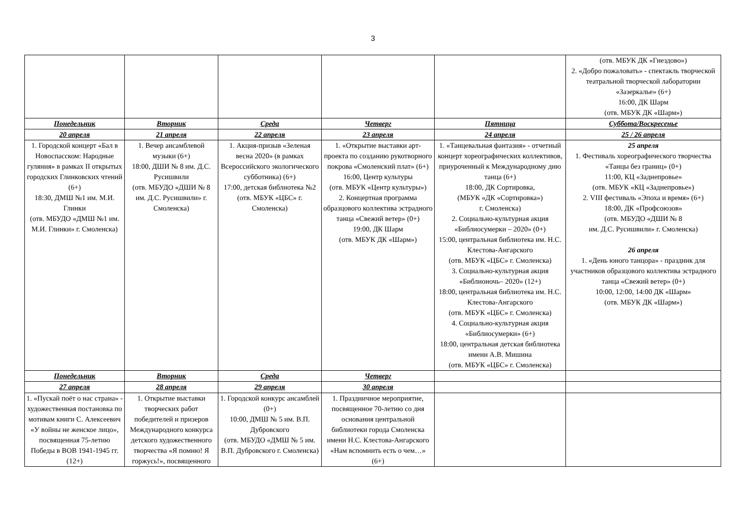3
| | | | | | (отв. МБУК ДК «Гнездово») 2. «Добро пожаловать» - спектакль творческой театральной творческой лаборатории «Зазеркалье» (6+) 16:00, ДК Шарм (отв. МБУК ДК «Шарм») |
| Понедельник | Вторник | Среда | Четверг | Пятница | Суббота/Воскресенье |
| 20 апреля | 21 апреля | 22 апреля | 23 апреля | 24 апреля | 25 / 26 апреля |
| 1. Городской концерт «Бал в Новоспасском: Народные гуляния» в рамках II открытых городских Глинковских чтений (6+) 18:30, ДМШ №1 им. М.И. Глинки (отв. МБУДО «ДМШ №1 им. М.И. Глинки» г. Смоленска) | 1. Вечер ансамблевой музыки (6+) 18:00, ДШИ № 8 им. Д.С. Русишвили (отв. МБУДО «ДШИ № 8 им. Д.С. Русишвили» г. Смоленска) | 1. Акция-призыв «Зеленая весна 2020» (в рамках Всероссийского экологического субботника) (6+) 17:00, детская библиотека №2 (отв. МБУК «ЦБС» г. Смоленска) | 1. «Открытие выставки арт-проекта по созданию рукотворного покрова «Смоленский плат» (6+) 16:00, Центр культуры (отв. МБУК «Центр культуры») 2. Концертная программа образцового коллектива эстрадного танца «Свежий ветер» (0+) 19:00, ДК Шарм (отв. МБУК ДК «Шарм») | 1. «Танцевальная фантазия» - отчетный концерт хореографических коллективов, приуроченный к Международному дню танца (6+) 18:00, ДК Сортировка, (МБУК «ДК «Сортировка») г. Смоленска) 2. Социально-культурная акция «Библиосумерки – 2020» (0+) 15:00, центральная библиотека им. Н.С. Клестова-Ангарского (отв. МБУК «ЦБС» г. Смоленска) 3. Социально-культурная акция «Библионочь– 2020» (12+) 18:00, центральная библиотека им. Н.С. Клестова-Ангарского (отв. МБУК «ЦБС» г. Смоленска) 4. Социально-культурная акция «Библиосумерки» (6+) 18:00, центральная детская библиотека имени А.В. Мишина (отв. МБУК «ЦБС» г. Смоленска) | 25 апреля 1. Фестиваль хореографического творчества «Танцы без границ» (0+) 11:00, КЦ «Заднепровье» (отв. МБУК «КЦ «Заднепровье») 2. VIII фестиваль «Эпоха и время» (6+) 18:00, ДК «Профсоюзов» (отв. МБУДО «ДШИ № 8 им. Д.С. Русишвили» г. Смоленска) 26 апреля 1. «День юного танцора» - праздник для участников образцового коллектива эстрадного танца «Свежий ветер» (0+) 10:00, 12:00, 14:00 ДК «Шарм» (отв. МБУК ДК «Шарм») |
| Понедельник | Вторник | Среда | Четверг | | |
| 27 апреля | 28 апреля | 29 апреля | 30 апреля | | |
| 1. «Пускай поёт о нас страна» - художественная постановка по мотивам книги С. Алексеевич «У войны не женское лицо», посвященная 75-летию Победы в ВОВ 1941-1945 гг. (12+) | 1. Открытие выставки творческих работ победителей и призеров Международного конкурса детского художественного творчества «Я помню! Я горжусь!», посвященного | 1. Городской конкурс ансамблей (0+) 10:00, ДМШ № 5 им. В.П. Дубровского (отв. МБУДО «ДМШ № 5 им. В.П. Дубровского г. Смоленска) | 1. Праздничное мероприятие, посвященное 70-летию со дня основания центральной библиотеки города Смоленска имени Н.С. Клестова-Ангарского «Нам вспомнить есть о чем…» (6+) | | |